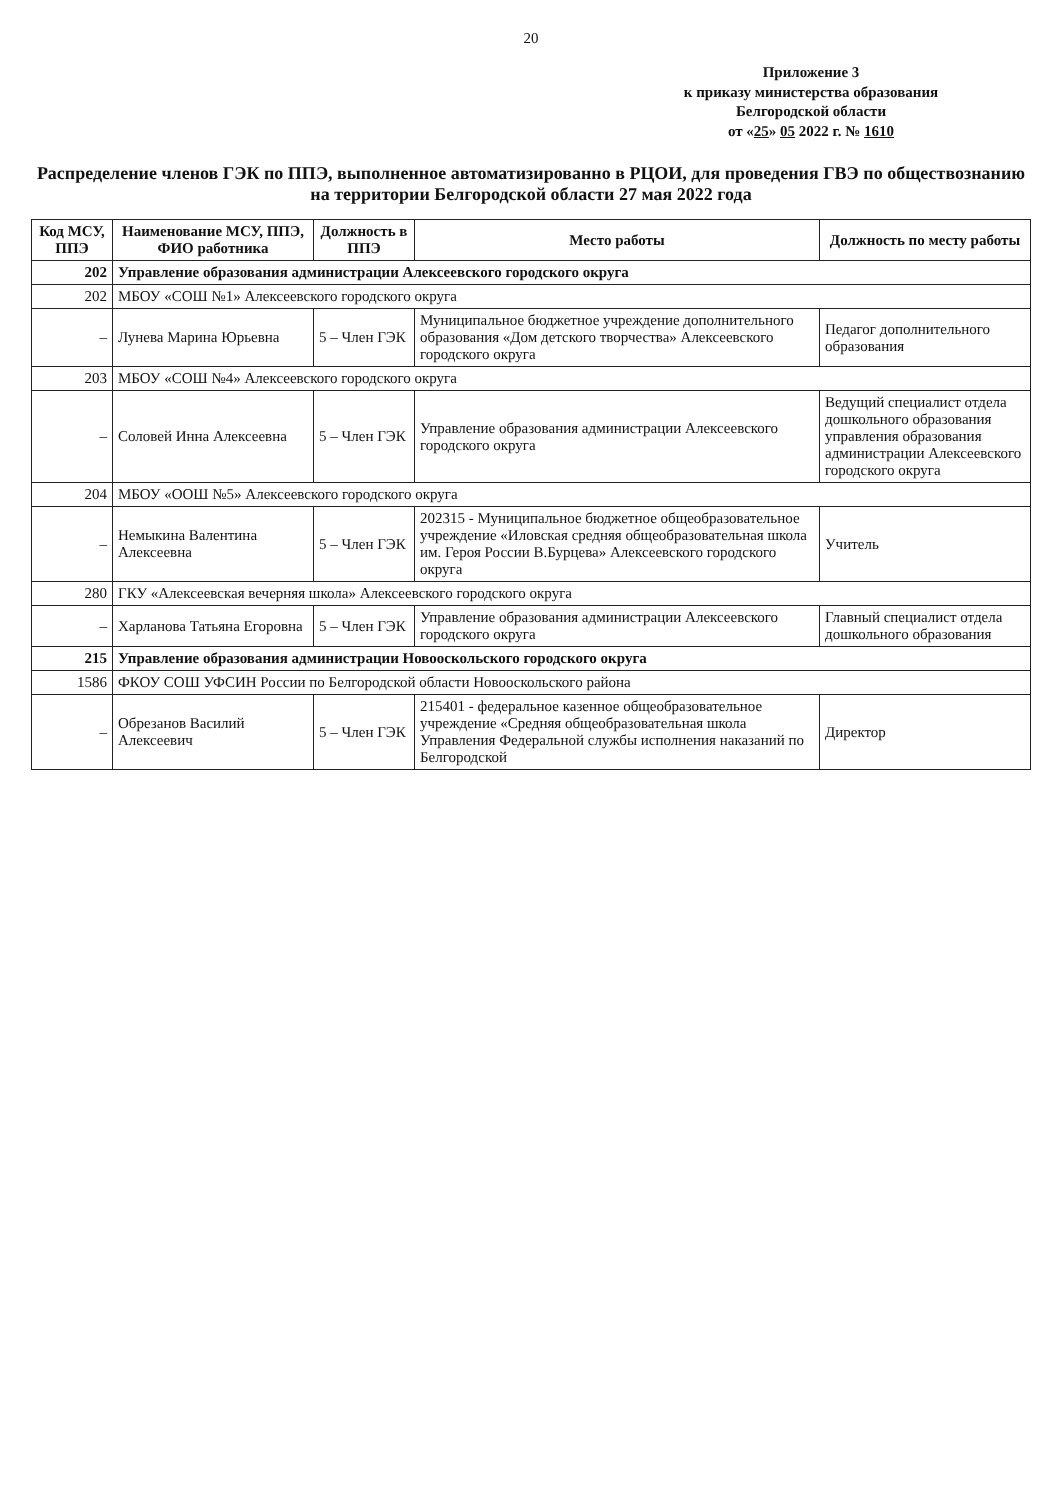20
Приложение 3
к приказу министерства образования
Белгородской области
от «25» 05 2022 г. № 1610
Распределение членов ГЭК по ППЭ, выполненное автоматизированно в РЦОИ, для проведения ГВЭ по обществознанию на территории Белгородской области 27 мая 2022 года
| Код МСУ, ППЭ | Наименование МСУ, ППЭ, ФИО работника | Должность в ППЭ | Место работы | Должность по месту работы |
| --- | --- | --- | --- | --- |
| 202 | Управление образования администрации Алексеевского городского округа | | | |
| 202 | МБОУ «СОШ №1» Алексеевского городского округа | | | |
| – | Лунева Марина Юрьевна | 5 – Член ГЭК | Муниципальное бюджетное учреждение дополнительного образования «Дом детского творчества» Алексеевского городского округа | Педагог дополнительного образования |
| 203 | МБОУ «СОШ №4» Алексеевского городского округа | | | |
| – | Соловей Инна Алексеевна | 5 – Член ГЭК | Управление образования администрации Алексеевского городского округа | Ведущий специалист отдела дошкольного образования управления образования администрации Алексеевского городского округа |
| 204 | МБОУ «ООШ №5» Алексеевского городского округа | | | |
| – | Немыкина Валентина Алексеевна | 5 – Член ГЭК | 202315 - Муниципальное бюджетное общеобразовательное учреждение «Иловская средняя общеобразовательная школа им. Героя России В.Бурцева» Алексеевского городского округа | Учитель |
| 280 | ГКУ «Алексеевская вечерняя школа» Алексеевского городского округа | | | |
| – | Харланова Татьяна Егоровна | 5 – Член ГЭК | Управление образования администрации Алексеевского городского округа | Главный специалист отдела дошкольного образования |
| 215 | Управление образования администрации Новооскольского городского округа | | | |
| 1586 | ФКОУ СОШ УФСИН России по Белгородской области Новооскольского района | | | |
| – | Обрезанов Василий Алексеевич | 5 – Член ГЭК | 215401 - федеральное казенное общеобразовательное учреждение «Средняя общеобразовательная школа Управления Федеральной службы исполнения наказаний по Белгородской | Директор |